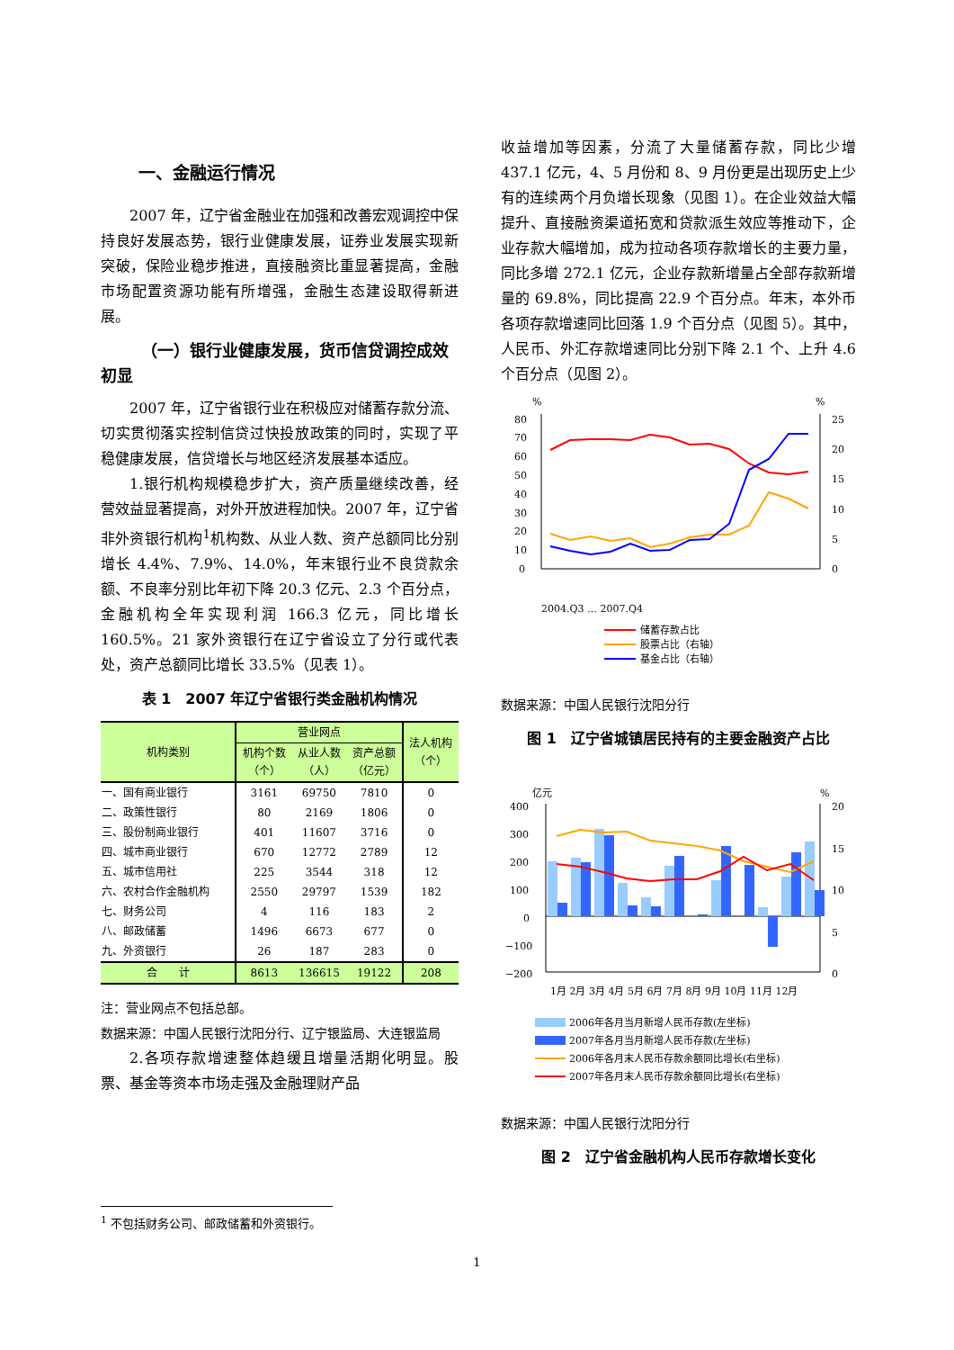一、金融运行情况
2007 年，辽宁省金融业在加强和改善宏观调控中保持良好发展态势，银行业健康发展，证券业发展实现新突破，保险业稳步推进，直接融资比重显著提高，金融市场配置资源功能有所增强，金融生态建设取得新进展。
（一）银行业健康发展，货币信贷调控成效初显
2007 年，辽宁省银行业在积极应对储蓄存款分流、切实贯彻落实控制信贷过快投放政策的同时，实现了平稳健康发展，信贷增长与地区经济发展基本适应。
1.银行机构规模稳步扩大，资产质量继续改善，经营效益显著提高，对外开放进程加快。2007 年，辽宁省非外资银行机构<sup>1</sup>机构数、从业人数、资产总额同比分别增长 4.4%、7.9%、14.0%，年末银行业不良贷款余额、不良率分别比年初下降 20.3 亿元、2.3 个百分点，金融机构全年实现利润 166.3 亿元，同比增长 160.5%。21 家外资银行在辽宁省设立了分行或代表处，资产总额同比增长 33.5%（见表 1）。
表 1　2007 年辽宁省银行类金融机构情况
| 机构类别 | 营业网点 | | | 法人机构 （个） |
| --- | --- | --- | --- | --- |
| | 机构个数 （个） | 从业人数 （人） | 资产总额 （亿元） | |
| 一、国有商业银行 | 3161 | 69750 | 7810 | 0 |
| 二、政策性银行 | 80 | 2169 | 1806 | 0 |
| 三、股份制商业银行 | 401 | 11607 | 3716 | 0 |
| 四、城市商业银行 | 670 | 12772 | 2789 | 12 |
| 五、城市信用社 | 225 | 3544 | 318 | 12 |
| 六、农村合作金融机构 | 2550 | 29797 | 1539 | 182 |
| 七、财务公司 | 4 | 116 | 183 | 2 |
| 八、邮政储蓄 | 1496 | 6673 | 677 | 0 |
| 九、外资银行 | 26 | 187 | 283 | 0 |
| 合 计 | 8613 | 136615 | 19122 | 208 |
注：营业网点不包括总部。
数据来源：中国人民银行沈阳分行、辽宁银监局、大连银监局
2.各项存款增速整体趋缓且增量活期化明显。股票、基金等资本市场走强及金融理财产品
收益增加等因素，分流了大量储蓄存款，同比少增 437.1 亿元，4、5 月份和 8、9 月份更是出现历史上少有的连续两个月负增长现象（见图 1）。在企业效益大幅提升、直接融资渠道拓宽和贷款派生效应等推动下，企业存款大幅增加，成为拉动各项存款增长的主要力量，同比多增 272.1 亿元，企业存款新增量占全部存款新增量的 69.8%，同比提高 22.9 个百分点。年末，本外币各项存款增速同比回落 1.9 个百分点（见图 5）。其中，人民币、外汇存款增速同比分别下降 2.1 个、上升 4.6 个百分点（见图 2）。
%
%
80
70
60
50
40
30
20
10
0
25
20
15
10
5
0
2004.Q3 … 2007.Q4
储蓄存款占比
股票占比（右轴）
基金占比（右轴）
数据来源：中国人民银行沈阳分行
图 1　辽宁省城镇居民持有的主要金融资产占比
亿元
%
400
300
200
100
0
−100
−200
20
15
10
5
0
1月 2月 3月 4月 5月 6月 7月 8月 9月 10月 11月 12月
2006年各月当月新增人民币存款(左坐标)
2007年各月当月新增人民币存款(左坐标)
2006年各月末人民币存款余额同比增长(右坐标)
2007年各月末人民币存款余额同比增长(右坐标)
数据来源：中国人民银行沈阳分行
图 2　辽宁省金融机构人民币存款增长变化
<sup>1</sup> 不包括财务公司、邮政储蓄和外资银行。
1